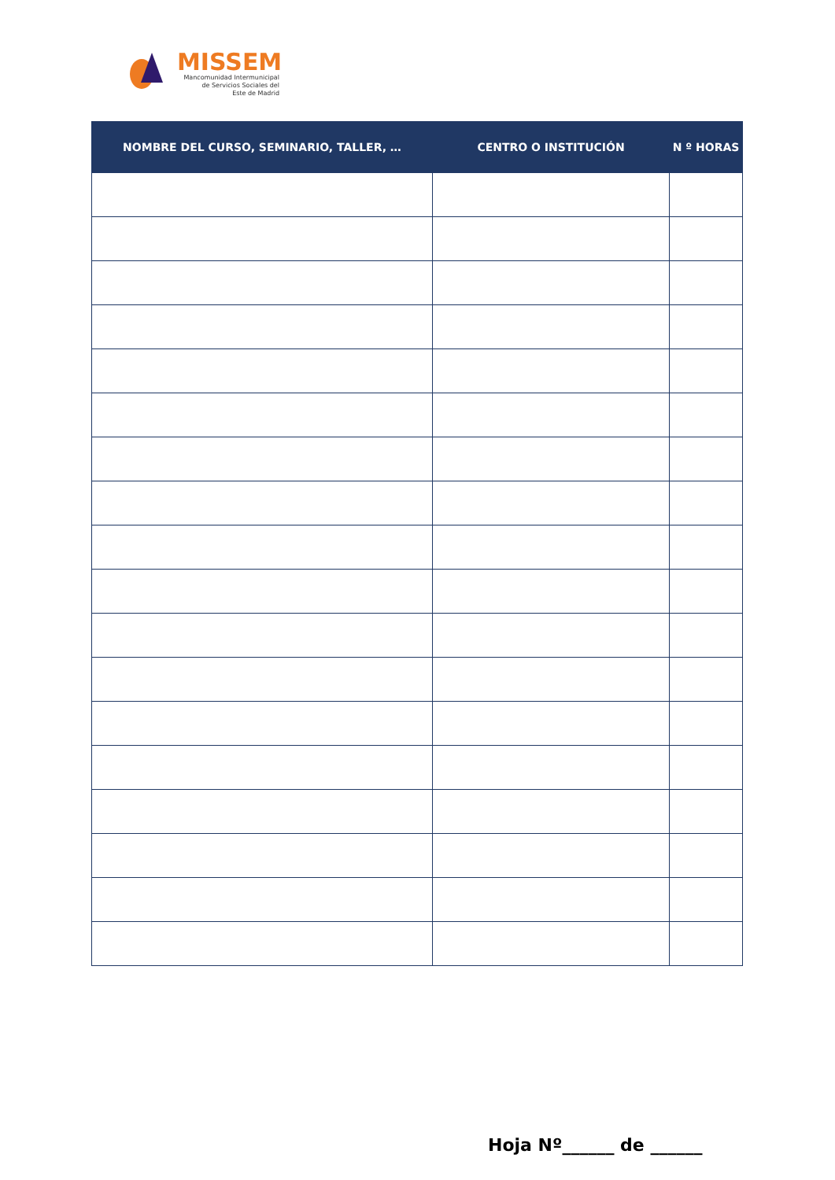MISSEM
Mancomunidad Intermunicipal
de Servicios Sociales del
Este de Madrid
| NOMBRE DEL CURSO, SEMINARIO, TALLER, … | CENTRO O INSTITUCIÓN | N º HORAS |
| --- | --- | --- |
Hoja Nº______ de ______